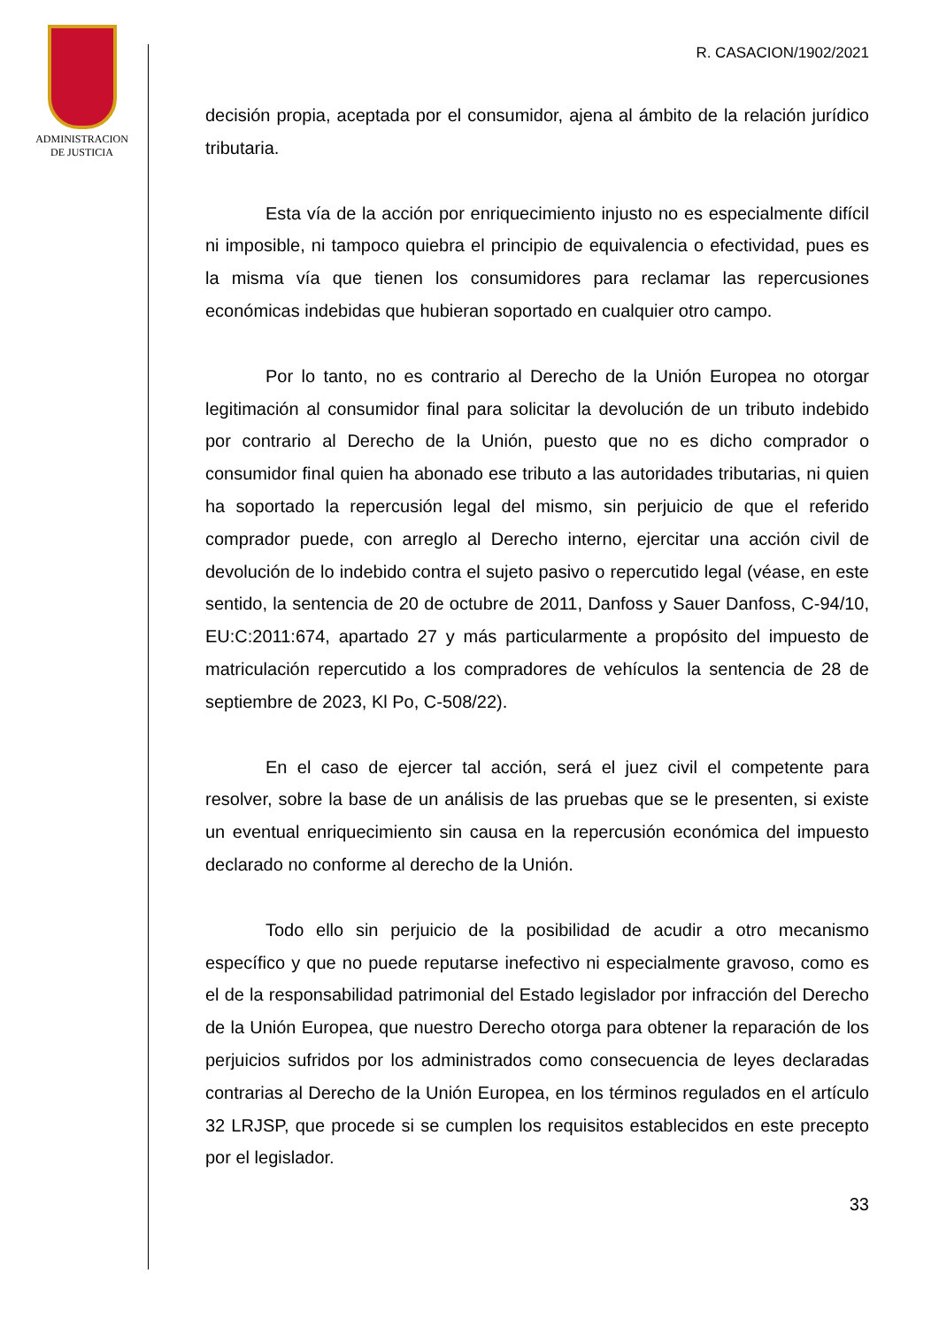ADMINISTRACION
DE JUSTICIA
R. CASACION/1902/2021
decisión propia, aceptada por el consumidor, ajena al ámbito de la relación jurídico tributaria.
Esta vía de la acción por enriquecimiento injusto no es especialmente difícil ni imposible, ni tampoco quiebra el principio de equivalencia o efectividad, pues es la misma vía que tienen los consumidores para reclamar las repercusiones económicas indebidas que hubieran soportado en cualquier otro campo.
Por lo tanto, no es contrario al Derecho de la Unión Europea no otorgar legitimación al consumidor final para solicitar la devolución de un tributo indebido por contrario al Derecho de la Unión, puesto que no es dicho comprador o consumidor final quien ha abonado ese tributo a las autoridades tributarias, ni quien ha soportado la repercusión legal del mismo, sin perjuicio de que el referido comprador puede, con arreglo al Derecho interno, ejercitar una acción civil de devolución de lo indebido contra el sujeto pasivo o repercutido legal (véase, en este sentido, la sentencia de 20 de octubre de 2011, Danfoss y Sauer Danfoss, C-94/10, EU:C:2011:674, apartado 27 y más particularmente a propósito del impuesto de matriculación repercutido a los compradores de vehículos la sentencia de 28 de septiembre de 2023, Kl Po, C-508/22).
En el caso de ejercer tal acción, será el juez civil el competente para resolver, sobre la base de un análisis de las pruebas que se le presenten, si existe un eventual enriquecimiento sin causa en la repercusión económica del impuesto declarado no conforme al derecho de la Unión.
Todo ello sin perjuicio de la posibilidad de acudir a otro mecanismo específico y que no puede reputarse inefectivo ni especialmente gravoso, como es el de la responsabilidad patrimonial del Estado legislador por infracción del Derecho de la Unión Europea, que nuestro Derecho otorga para obtener la reparación de los perjuicios sufridos por los administrados como consecuencia de leyes declaradas contrarias al Derecho de la Unión Europea, en los términos regulados en el artículo 32 LRJSP, que procede si se cumplen los requisitos establecidos en este precepto por el legislador.
33